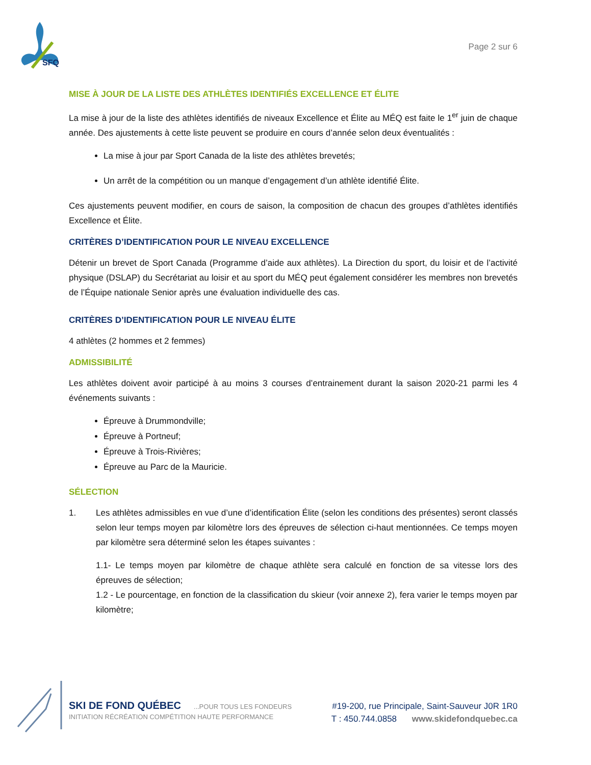SFQ
Page 2 sur 6
MISE À JOUR DE LA LISTE DES ATHLÈTES IDENTIFIÉS EXCELLENCE ET ÉLITE
La mise à jour de la liste des athlètes identifiés de niveaux Excellence et Élite au MÉQ est faite le 1<sup>er</sup> juin de chaque année. Des ajustements à cette liste peuvent se produire en cours d’année selon deux éventualités :
La mise à jour par Sport Canada de la liste des athlètes brevetés;
Un arrêt de la compétition ou un manque d’engagement d’un athlète identifié Élite.
Ces ajustements peuvent modifier, en cours de saison, la composition de chacun des groupes d’athlètes identifiés Excellence et Élite.
CRITÈRES D’IDENTIFICATION POUR LE NIVEAU EXCELLENCE
Détenir un brevet de Sport Canada (Programme d’aide aux athlètes). La Direction du sport, du loisir et de l’activité physique (DSLAP) du Secrétariat au loisir et au sport du MÉQ peut également considérer les membres non brevetés de l’Équipe nationale Senior après une évaluation individuelle des cas.
CRITÈRES D’IDENTIFICATION POUR LE NIVEAU ÉLITE
4 athlètes (2 hommes et 2 femmes)
ADMISSIBILITÉ
Les athlètes doivent avoir participé à au moins 3 courses d’entrainement durant la saison 2020-21 parmi les 4 événements suivants :
Épreuve à Drummondville;
Épreuve à Portneuf;
Épreuve à Trois-Rivières;
Épreuve au Parc de la Mauricie.
SÉLECTION
1. Les athlètes admissibles en vue d’une d’identification Élite (selon les conditions des présentes) seront classés selon leur temps moyen par kilomètre lors des épreuves de sélection ci-haut mentionnées. Ce temps moyen par kilomètre sera déterminé selon les étapes suivantes :
1.1- Le temps moyen par kilomètre de chaque athlète sera calculé en fonction de sa vitesse lors des épreuves de sélection;
1.2 - Le pourcentage, en fonction de la classification du skieur (voir annexe 2), fera varier le temps moyen par kilomètre;
SKI DE FOND QUÉBEC ...POUR TOUS LES FONDEURS
INITIATION RÉCRÉATION COMPÉTITION HAUTE PERFORMANCE
#19-200, rue Principale, Saint-Sauveur J0R 1R0
T : 450.744.0858 www.skidefondquebec.ca